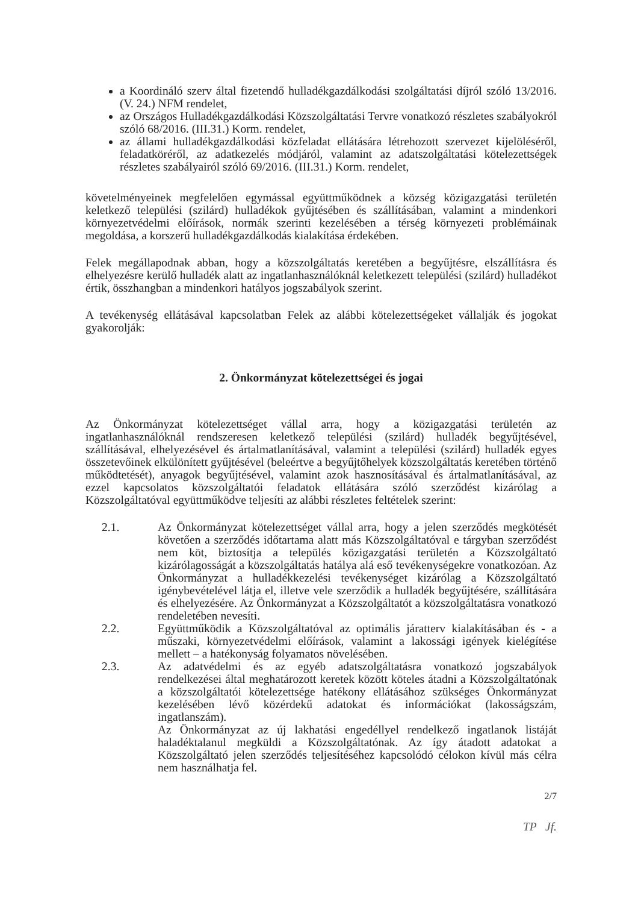a Koordináló szerv által fizetendő hulladékgazdálkodási szolgáltatási díjról szóló 13/2016. (V. 24.) NFM rendelet,
az Országos Hulladékgazdálkodási Közszolgáltatási Tervre vonatkozó részletes szabályokról szóló 68/2016. (III.31.) Korm. rendelet,
az állami hulladékgazdálkodási közfeladat ellátására létrehozott szervezet kijelöléséről, feladatköréről, az adatkezelés módjáról, valamint az adatszolgáltatási kötelezettségek részletes szabályairól szóló 69/2016. (III.31.) Korm. rendelet,
követelményeinek megfelelően egymással együttműködnek a község közigazgatási területén keletkező települési (szilárd) hulladékok gyűjtésében és szállításában, valamint a mindenkori környezetvédelmi előírások, normák szerinti kezelésében a térség környezeti problémáinak megoldása, a korszerű hulladékgazdálkodás kialakítása érdekében.
Felek megállapodnak abban, hogy a közszolgáltatás keretében a begyűjtésre, elszállításra és elhelyezésre kerülő hulladék alatt az ingatlanhasználóknál keletkezett települési (szilárd) hulladékot értik, összhangban a mindenkori hatályos jogszabályok szerint.
A tevékenység ellátásával kapcsolatban Felek az alábbi kötelezettségeket vállalják és jogokat gyakorolják:
2. Önkormányzat kötelezettségei és jogai
Az Önkormányzat kötelezettséget vállal arra, hogy a közigazgatási területén az ingatlanhasználóknál rendszeresen keletkező települési (szilárd) hulladék begyűjtésével, szállításával, elhelyezésével és ártalmatlanításával, valamint a települési (szilárd) hulladék egyes összetevőinek elkülönített gyűjtésével (beleértve a begyűjtőhelyek közszolgáltatás keretében történő működtetését), anyagok begyűjtésével, valamint azok hasznosításával és ártalmatlanításával, az ezzel kapcsolatos közszolgáltatói feladatok ellátására szóló szerződést kizárólag a Közszolgáltatóval együttműködve teljesíti az alábbi részletes feltételek szerint:
2.1. Az Önkormányzat kötelezettséget vállal arra, hogy a jelen szerződés megkötését követően a szerződés időtartama alatt más Közszolgáltatóval e tárgyban szerződést nem köt, biztosítja a település közigazgatási területén a Közszolgáltató kizárólagosságát a közszolgáltatás hatálya alá eső tevékenységekre vonatkozóan. Az Önkormányzat a hulladékkezelési tevékenységet kizárólag a Közszolgáltató igénybevételével látja el, illetve vele szerződik a hulladék begyűjtésére, szállítására és elhelyezésére. Az Önkormányzat a Közszolgáltatót a közszolgáltatásra vonatkozó rendeletében nevesíti.
2.2. Együttműködik a Közszolgáltatóval az optimális járatterv kialakításában és - a műszaki, környezetvédelmi előírások, valamint a lakossági igények kielégítése mellett – a hatékonyság folyamatos növelésében.
2.3. Az adatvédelmi és az egyéb adatszolgáltatásra vonatkozó jogszabályok rendelkezései által meghatározott keretek között köteles átadni a Közszolgáltatónak a közszolgáltatói kötelezettsége hatékony ellátásához szükséges Önkormányzat kezelésében lévő közérdekű adatokat és információkat (lakosságszám, ingatlanszám).
Az Önkormányzat az új lakhatási engedéllyel rendelkező ingatlanok listáját haladéktalanul megküldi a Közszolgáltatónak. Az így átadott adatokat a Közszolgáltató jelen szerződés teljesítéséhez kapcsolódó célokon kívül más célra nem használhatja fel.
2/7
TP Jf.